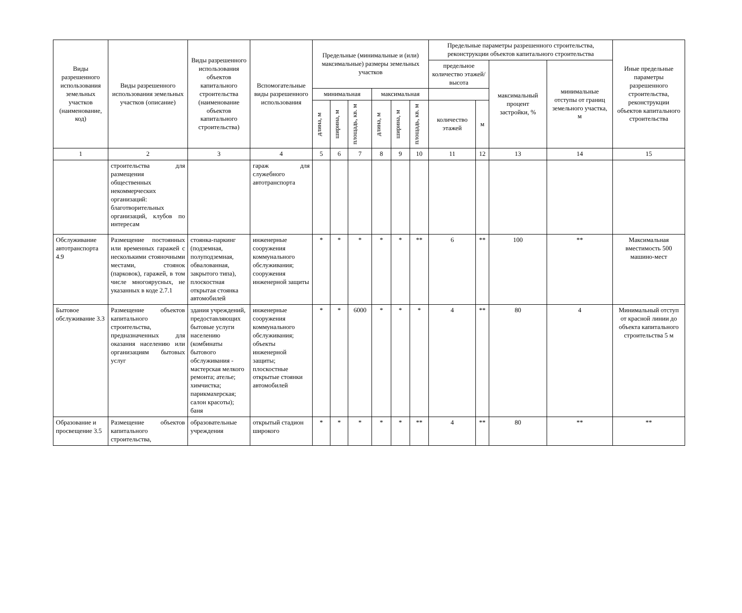| Виды разрешенного использования земельных участков (наименование, код) | Виды разрешенного использования земельных участков (описание) | Виды разрешенного использования объектов капитального строительства (наименование объектов капитального строительства) | Вспомогательные виды разрешенного использования | Предельные (минимальные и (или) максимальные) размеры земельных участков | | | | | | Предельные параметры разрешенного строительства, реконструкции объектов капитального строительства | | | | Иные предельные параметры разрешенного строительства, реконструкции объектов капитального строительства |
| --- | --- | --- | --- | --- | --- | --- | --- | --- | --- | --- | --- | --- | --- | --- |
| | | | | | | | | | | предельное количество этажей/высота | | максимальный процент застройки, % | минимальные отступы от границ земельного участка, м | |
| | | | | минимальная | | | максимальная | | | | | | | |
| | | | | длина, м | ширина, м | площадь, кв. м | длина, м | ширина, м | площадь, кв. м | количество этажей | м | | | |
| 1 | 2 | 3 | 4 | 5 | 6 | 7 | 8 | 9 | 10 | 11 | 12 | 13 | 14 | 15 |
| | строительства для размещения общественных некоммерческих организаций: благотворительных организаций, клубов по интересам | | гараж для служебного автотранспорта | | | | | | | | | | | |
| Обслуживание автотранспорта 4.9 | Размещение постоянных или временных гаражей с несколькими стояночными местами, стоянок (парковок), гаражей, в том числе многоярусных, не указанных в коде 2.7.1 | стоянка-паркинг (подземная, полуподземная, обвалованная, закрытого типа), плоскостная открытая стоянка автомобилей | инженерные сооружения коммунального обслуживания; сооружения инженерной защиты | * | * | * | * | * | ** | 6 | ** | 100 | ** | Максимальная вместимость 500 машино-мест |
| Бытовое обслуживание 3.3 | Размещение объектов капитального строительства, предназначенных для оказания населению или организациям бытовых услуг | здания учреждений, предоставляющих бытовые услуги населению (комбинаты бытового обслуживания - мастерская мелкого ремонта; ателье; химчистка; парикмахерская; салон красоты); баня | инженерные сооружения коммунального обслуживания; объекты инженерной защиты; плоскостные открытые стоянки автомобилей | * | * | 6000 | * | * | * | 4 | ** | 80 | 4 | Минимальный отступ от красной линии до объекта капитального строительства 5 м |
| Образование и просвещение 3.5 | Размещение объектов капитального строительства, | образовательные учреждения | открытый стадион широкого | * | * | * | * | * | ** | 4 | ** | 80 | ** | ** |